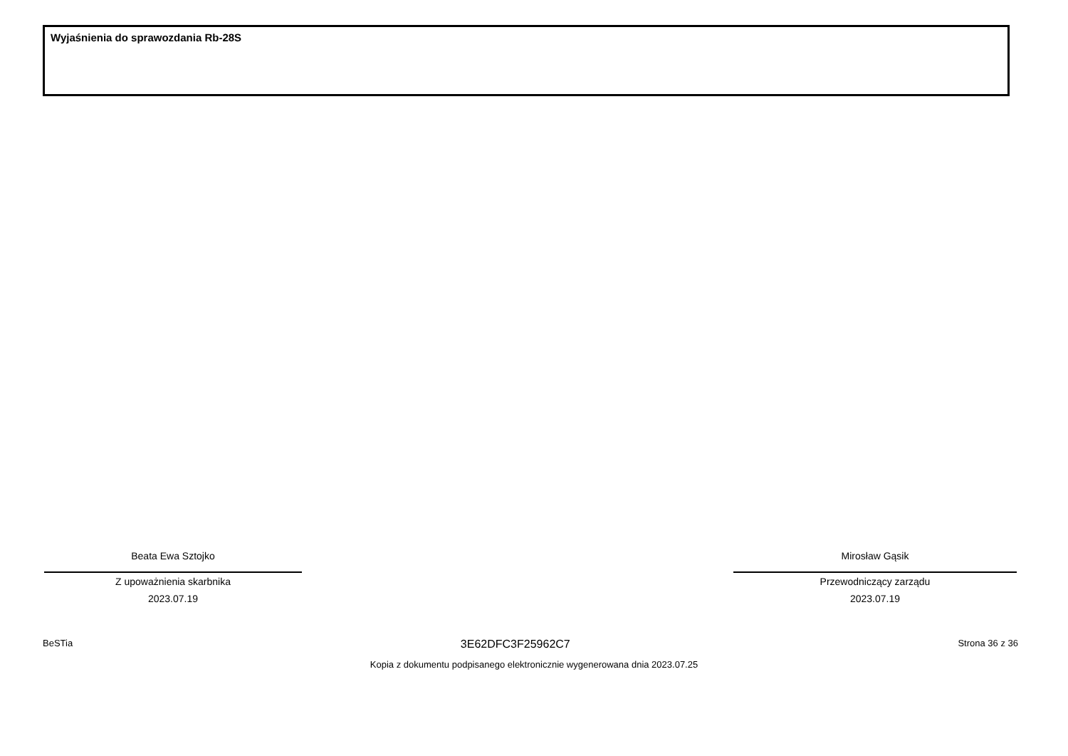Wyjaśnienia do sprawozdania Rb-28S
Beata Ewa Sztojko
Z upoważnienia skarbnika
2023.07.19
Mirosław Gąsik
Przewodniczący zarządu
2023.07.19
BeSTia 3E62DFC3F25962C7 Strona 36 z 36
Kopia z dokumentu podpisanego elektronicznie wygenerowana dnia 2023.07.25